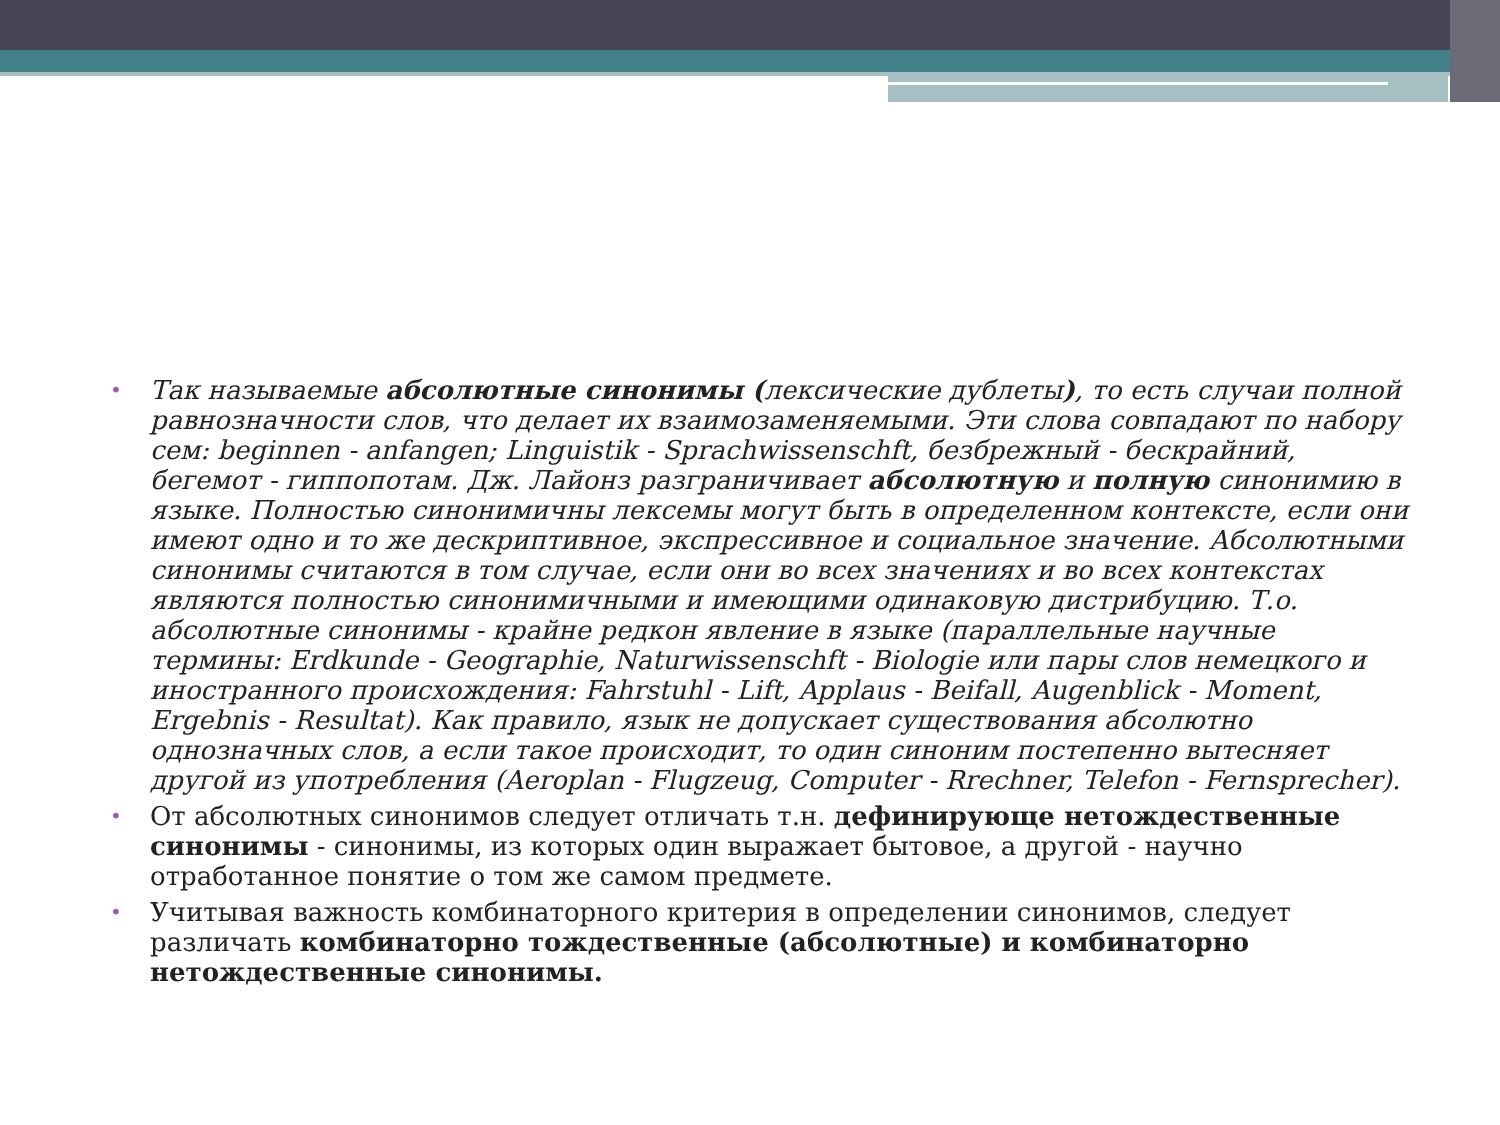• Так называемые абсолютные синонимы (лексические дублеты), то есть случаи полной равнозначности слов, что делает их взаимозаменяемыми. Эти слова совпадают по набору сем: beginnen - anfangen; Linguistik - Sprachwissenschft, безбрежный - бескрайний, бегемот - гиппопотам. Дж. Лайонз разграничивает абсолютную и полную синонимию в языке. Полностью синонимичны лексемы могут быть в определенном контексте, если они имеют одно и то же дескриптивное, экспрессивное и социальное значение. Абсолютными синонимы считаются в том случае, если они во всех значениях и во всех контекстах являются полностью синонимичными и имеющими одинаковую дистрибуцию. Т.о. абсолютные синонимы - крайне редкон явление в языке (параллельные научные термины: Erdkunde - Geographie, Naturwissenschft - Biologie или пары слов немецкого и иностранного происхождения: Fahrstuhl - Lift, Applaus - Beifall, Augenblick - Moment, Ergebnis - Resultat). Как правило, язык не допускает существования абсолютно однозначных слов, а если такое происходит, то один синоним постепенно вытесняет другой из употребления (Aeroplan - Flugzeug, Computer - Rrechner, Telefon - Fernsprecher).
• От абсолютных синонимов следует отличать т.н. дефинирующе нетождественные синонимы - синонимы, из которых один выражает бытовое, а другой - научно отработанное понятие о том же самом предмете.
• Учитывая важность комбинаторного критерия в определении синонимов, следует различать комбинаторно тождественные (абсолютные) и комбинаторно нетождественные синонимы.